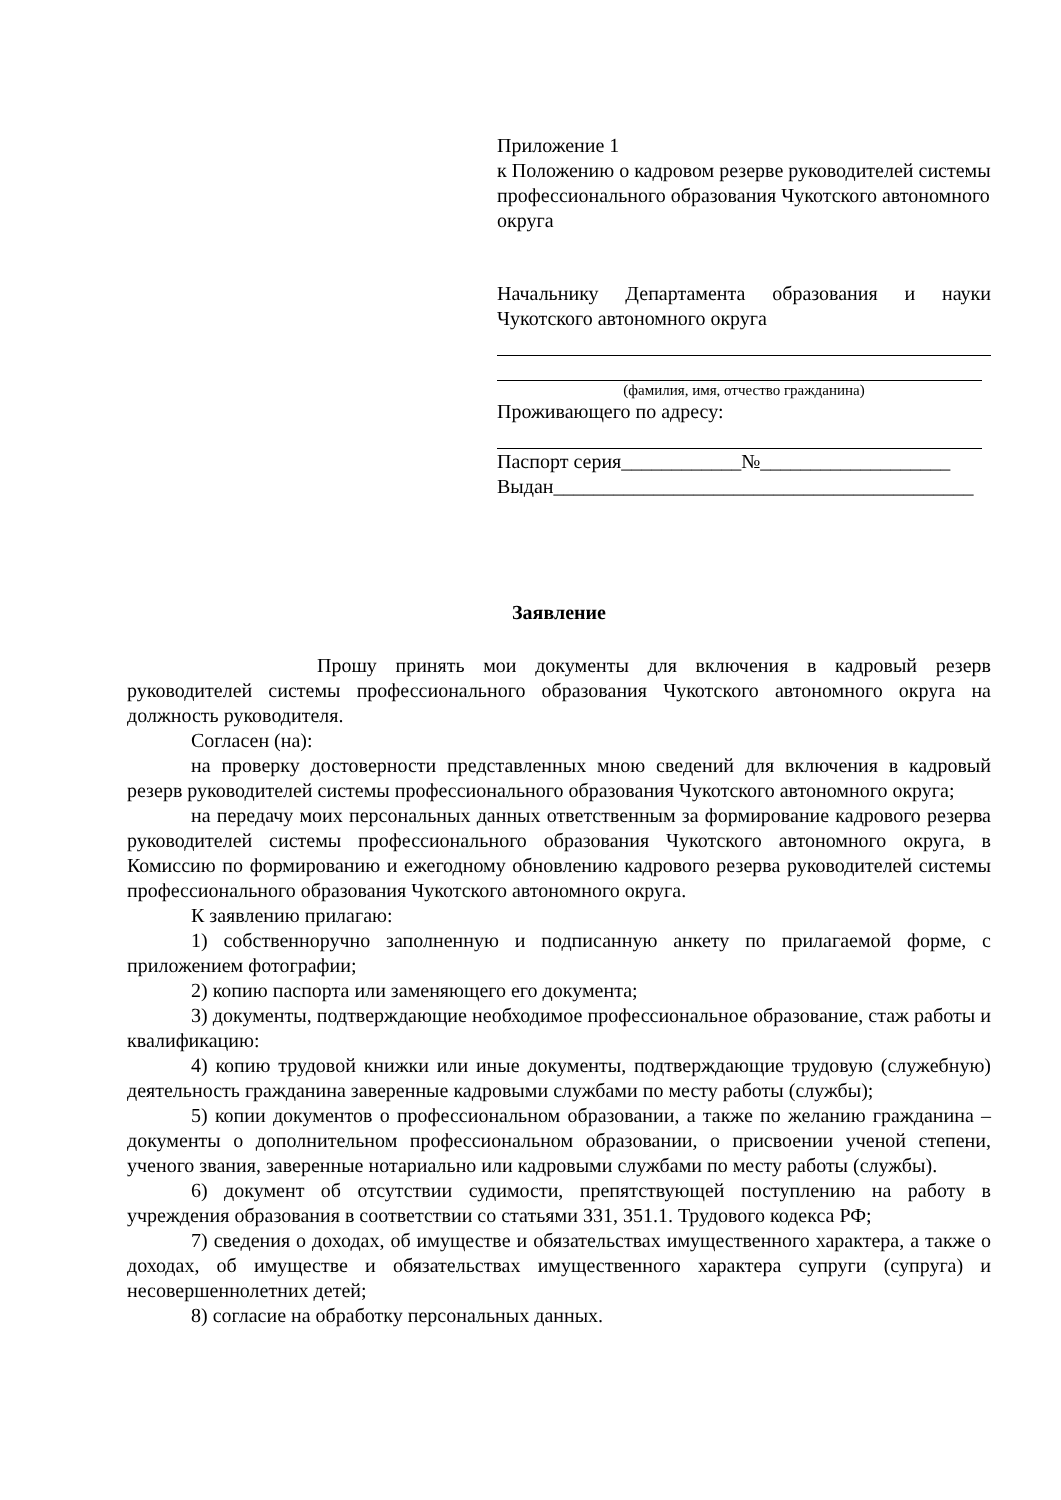Приложение 1
к Положению о кадровом резерве руководителей системы профессионального образования Чукотского автономного округа
Начальнику Департамента образования и науки Чукотского автономного округа
(фамилия, имя, отчество гражданина)
Проживающего по адресу:
Паспорт серия____________№___________________
Выдан__________________________________________
Заявление
Прошу принять мои документы для включения в кадровый резерв руководителей системы профессионального образования Чукотского автономного округа на должность руководителя.
Согласен (на):
на проверку достоверности представленных мною сведений для включения в кадровый резерв руководителей системы профессионального образования Чукотского автономного округа;
на передачу моих персональных данных ответственным за формирование кадрового резерва руководителей системы профессионального образования Чукотского автономного округа, в Комиссию по формированию и ежегодному обновлению кадрового резерва руководителей системы профессионального образования Чукотского автономного округа.
К заявлению прилагаю:
1) собственноручно заполненную и подписанную анкету по прилагаемой форме, с приложением фотографии;
2) копию паспорта или заменяющего его документа;
3) документы, подтверждающие необходимое профессиональное образование, стаж работы и квалификацию:
4) копию трудовой книжки или иные документы, подтверждающие трудовую (служебную) деятельность гражданина заверенные кадровыми службами по месту работы (службы);
5) копии документов о профессиональном образовании, а также по желанию гражданина – документы о дополнительном профессиональном образовании, о присвоении ученой степени, ученого звания, заверенные нотариально или кадровыми службами по месту работы (службы).
6) документ об отсутствии судимости, препятствующей поступлению на работу в учреждения образования в соответствии со статьями 331, 351.1. Трудового кодекса РФ;
7) сведения о доходах, об имуществе и обязательствах имущественного характера, а также о доходах, об имуществе и обязательствах имущественного характера супруги (супруга) и несовершеннолетних детей;
8) согласие на обработку персональных данных.